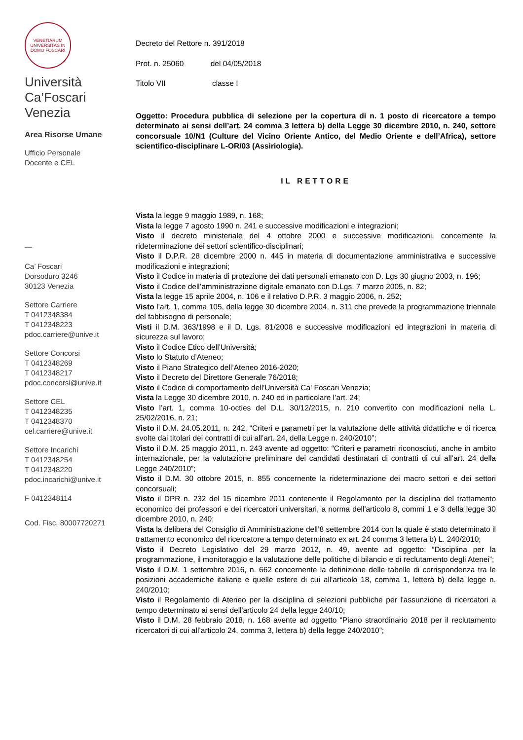VENETIARUM UNIVERSITAS IN DOMO FOSCARI
Università
Ca’Foscari
Venezia
Area Risorse Umane
Ufficio Personale
Docente e CEL
—
Ca’ Foscari
Dorsoduro 3246
30123 Venezia
Settore Carriere
T 0412348384
T 0412348223
pdoc.carriere@unive.it
Settore Concorsi
T 0412348269
T 0412348217
pdoc.concorsi@unive.it
Settore CEL
T 0412348235
T 0412348370
cel.carriere@unive.it
Settore Incarichi
T 0412348254
T 0412348220
pdoc.incarichi@unive.it
F 0412348114
Cod. Fisc. 80007720271
Decreto del Rettore n. 391/2018
Prot. n. 25060 del 04/05/2018
Titolo VII classe I
Oggetto: Procedura pubblica di selezione per la copertura di n. 1 posto di ricercatore a tempo determinato ai sensi dell’art. 24 comma 3 lettera b) della Legge 30 dicembre 2010, n. 240, settore concorsuale 10/N1 (Culture del Vicino Oriente Antico, del Medio Oriente e dell’Africa), settore scientifico-disciplinare L-OR/03 (Assiriologia).
IL RETTORE
Vista la legge 9 maggio 1989, n. 168;
Vista la legge 7 agosto 1990 n. 241 e successive modificazioni e integrazioni;
Visto il decreto ministeriale del 4 ottobre 2000 e successive modificazioni, concernente la rideterminazione dei settori scientifico-disciplinari;
Visto il D.P.R. 28 dicembre 2000 n. 445 in materia di documentazione amministrativa e successive modificazioni e integrazioni;
Visto il Codice in materia di protezione dei dati personali emanato con D. Lgs 30 giugno 2003, n. 196;
Visto il Codice dell’amministrazione digitale emanato con D.Lgs. 7 marzo 2005, n. 82;
Vista la legge 15 aprile 2004, n. 106 e il relativo D.P.R. 3 maggio 2006, n. 252;
Visto l’art. 1, comma 105, della legge 30 dicembre 2004, n. 311 che prevede la programmazione triennale del fabbisogno di personale;
Visti il D.M. 363/1998 e il D. Lgs. 81/2008 e successive modificazioni ed integrazioni in materia di sicurezza sul lavoro;
Visto il Codice Etico dell’Università;
Visto lo Statuto d’Ateneo;
Visto il Piano Strategico dell’Ateneo 2016-2020;
Visto il Decreto del Direttore Generale 76/2018;
Visto il Codice di comportamento dell'Università Ca' Foscari Venezia;
Vista la Legge 30 dicembre 2010, n. 240 ed in particolare l’art. 24;
Visto l’art. 1, comma 10-octies del D.L. 30/12/2015, n. 210 convertito con modificazioni nella L. 25/02/2016, n. 21;
Visto il D.M. 24.05.2011, n. 242, “Criteri e parametri per la valutazione delle attività didattiche e di ricerca svolte dai titolari dei contratti di cui all’art. 24, della Legge n. 240/2010”;
Visto il D.M. 25 maggio 2011, n. 243 avente ad oggetto: “Criteri e parametri riconosciuti, anche in ambito internazionale, per la valutazione preliminare dei candidati destinatari di contratti di cui all’art. 24 della Legge 240/2010”;
Visto il D.M. 30 ottobre 2015, n. 855 concernente la rideterminazione dei macro settori e dei settori concorsuali;
Visto il DPR n. 232 del 15 dicembre 2011 contenente il Regolamento per la disciplina del trattamento economico dei professori e dei ricercatori universitari, a norma dell'articolo 8, commi 1 e 3 della legge 30 dicembre 2010, n. 240;
Vista la delibera del Consiglio di Amministrazione dell’8 settembre 2014 con la quale è stato determinato il trattamento economico del ricercatore a tempo determinato ex art. 24 comma 3 lettera b) L. 240/2010;
Visto il Decreto Legislativo del 29 marzo 2012, n. 49, avente ad oggetto: “Disciplina per la programmazione, il monitoraggio e la valutazione delle politiche di bilancio e di reclutamento degli Atenei”;
Visto il D.M. 1 settembre 2016, n. 662 concernente la definizione delle tabelle di corrispondenza tra le posizioni accademiche italiane e quelle estere di cui all'articolo 18, comma 1, lettera b) della legge n. 240/2010;
Visto il Regolamento di Ateneo per la disciplina di selezioni pubbliche per l'assunzione di ricercatori a tempo determinato ai sensi dell'articolo 24 della legge 240/10;
Visto il D.M. 28 febbraio 2018, n. 168 avente ad oggetto “Piano straordinario 2018 per il reclutamento ricercatori di cui all’articolo 24, comma 3, lettera b) della legge 240/2010”;